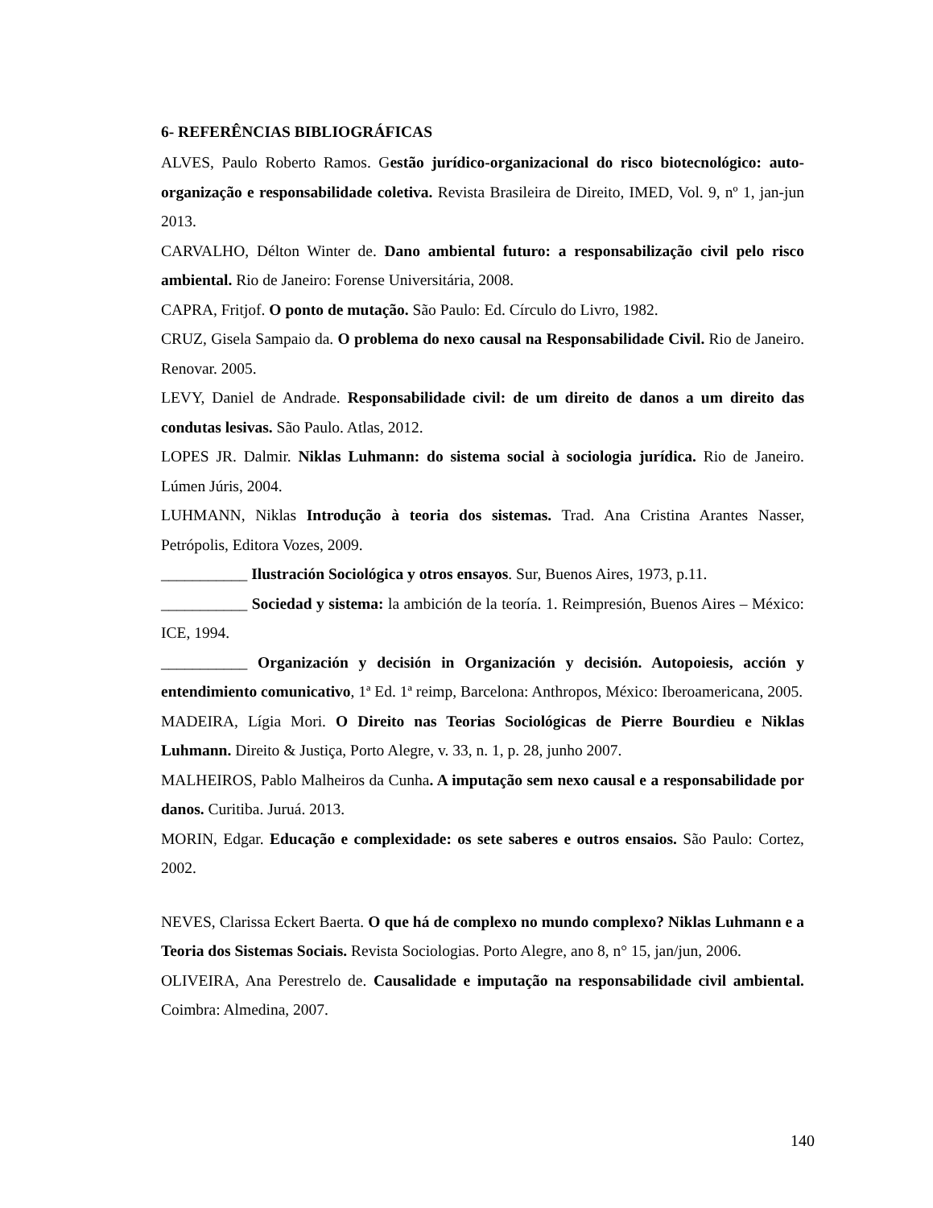6- REFERÊNCIAS BIBLIOGRÁFICAS
ALVES, Paulo Roberto Ramos. Gestão jurídico-organizacional do risco biotecnológico: auto-organização e responsabilidade coletiva. Revista Brasileira de Direito, IMED, Vol. 9, nº 1, jan-jun 2013.
CARVALHO, Délton Winter de. Dano ambiental futuro: a responsabilização civil pelo risco ambiental. Rio de Janeiro: Forense Universitária, 2008.
CAPRA, Fritjof. O ponto de mutação. São Paulo: Ed. Círculo do Livro, 1982.
CRUZ, Gisela Sampaio da. O problema do nexo causal na Responsabilidade Civil. Rio de Janeiro. Renovar. 2005.
LEVY, Daniel de Andrade. Responsabilidade civil: de um direito de danos a um direito das condutas lesivas. São Paulo. Atlas, 2012.
LOPES JR. Dalmir. Niklas Luhmann: do sistema social à sociologia jurídica. Rio de Janeiro. Lúmen Júris, 2004.
LUHMANN, Niklas Introdução à teoria dos sistemas. Trad. Ana Cristina Arantes Nasser, Petrópolis, Editora Vozes, 2009.
___________ Ilustración Sociológica y otros ensayos. Sur, Buenos Aires, 1973, p.11.
___________ Sociedad y sistema: la ambición de la teoría. 1. Reimpresión, Buenos Aires – México: ICE, 1994.
___________ Organización y decisión in Organización y decisión. Autopoiesis, acción y entendimiento comunicativo, 1ª Ed. 1ª reimp, Barcelona: Anthropos, México: Iberoamericana, 2005.
MADEIRA, Lígia Mori. O Direito nas Teorias Sociológicas de Pierre Bourdieu e Niklas Luhmann. Direito & Justiça, Porto Alegre, v. 33, n. 1, p. 28, junho 2007.
MALHEIROS, Pablo Malheiros da Cunha. A imputação sem nexo causal e a responsabilidade por danos. Curitiba. Juruá. 2013.
MORIN, Edgar. Educação e complexidade: os sete saberes e outros ensaios. São Paulo: Cortez, 2002.
NEVES, Clarissa Eckert Baerta. O que há de complexo no mundo complexo? Niklas Luhmann e a Teoria dos Sistemas Sociais. Revista Sociologias. Porto Alegre, ano 8, n° 15, jan/jun, 2006.
OLIVEIRA, Ana Perestrelo de. Causalidade e imputação na responsabilidade civil ambiental. Coimbra: Almedina, 2007.
140